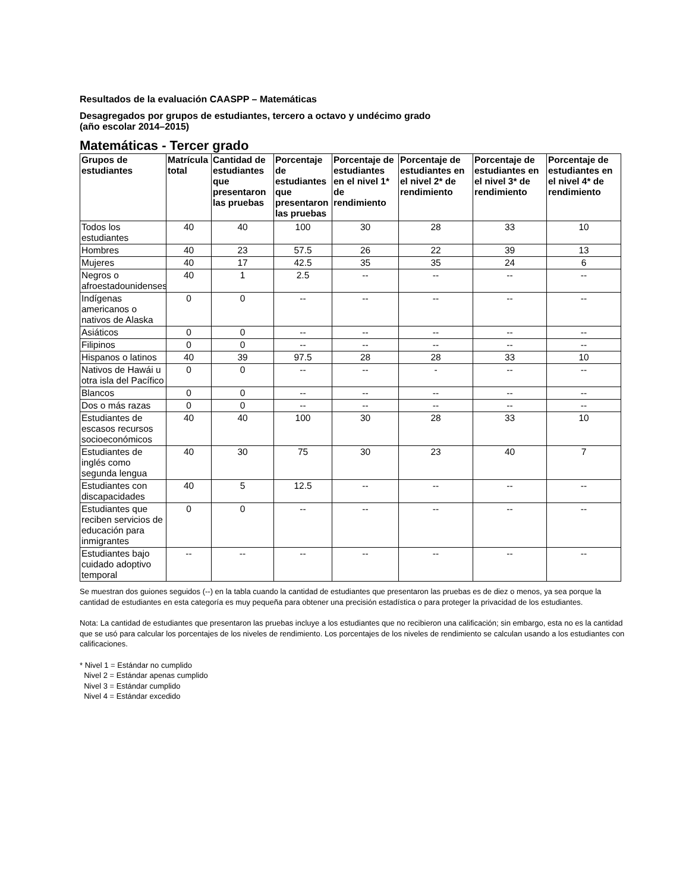Resultados de la evaluación CAASPP – Matemáticas
Desagregados por grupos de estudiantes, tercero a octavo y undécimo grado
(año escolar 2014–2015)
Matemáticas - Tercer grado
| Grupos de estudiantes | Matrícula total | Cantidad de estudiantes que presentaron las pruebas | Porcentaje de estudiantes que presentaron las pruebas | Porcentaje de estudiantes en el nivel 1* de rendimiento | Porcentaje de estudiantes en el nivel 2* de rendimiento | Porcentaje de estudiantes en el nivel 3* de rendimiento | Porcentaje de estudiantes en el nivel 4* de rendimiento |
| --- | --- | --- | --- | --- | --- | --- | --- |
| Todos los estudiantes | 40 | 40 | 100 | 30 | 28 | 33 | 10 |
| Hombres | 40 | 23 | 57.5 | 26 | 22 | 39 | 13 |
| Mujeres | 40 | 17 | 42.5 | 35 | 35 | 24 | 6 |
| Negros o afroestadounidenses | 40 | 1 | 2.5 | -- | -- | -- | -- |
| Indígenas americanos o nativos de Alaska | 0 | 0 | -- | -- | -- | -- | -- |
| Asiáticos | 0 | 0 | -- | -- | -- | -- | -- |
| Filipinos | 0 | 0 | -- | -- | -- | -- | -- |
| Hispanos o latinos | 40 | 39 | 97.5 | 28 | 28 | 33 | 10 |
| Nativos de Hawái u otra isla del Pacífico | 0 | 0 | -- | -- | - | -- | -- |
| Blancos | 0 | 0 | -- | -- | -- | -- | -- |
| Dos o más razas | 0 | 0 | -- | -- | -- | -- | -- |
| Estudiantes de escasos recursos socioeconómicos | 40 | 40 | 100 | 30 | 28 | 33 | 10 |
| Estudiantes de inglés como segunda lengua | 40 | 30 | 75 | 30 | 23 | 40 | 7 |
| Estudiantes con discapacidades | 40 | 5 | 12.5 | -- | -- | -- | -- |
| Estudiantes que reciben servicios de educación para inmigrantes | 0 | 0 | -- | -- | -- | -- | -- |
| Estudiantes bajo cuidado adoptivo temporal | -- | -- | -- | -- | -- | -- | -- |
Se muestran dos guiones seguidos (--) en la tabla cuando la cantidad de estudiantes que presentaron las pruebas es de diez o menos, ya sea porque la cantidad de estudiantes en esta categoría es muy pequeña para obtener una precisión estadística o para proteger la privacidad de los estudiantes.
Nota: La cantidad de estudiantes que presentaron las pruebas incluye a los estudiantes que no recibieron una calificación; sin embargo, esta no es la cantidad que se usó para calcular los porcentajes de los niveles de rendimiento. Los porcentajes de los niveles de rendimiento se calculan usando a los estudiantes con calificaciones.
* Nivel 1 = Estándar no cumplido
Nivel 2 = Estándar apenas cumplido
Nivel 3 = Estándar cumplido
Nivel 4 = Estándar excedido